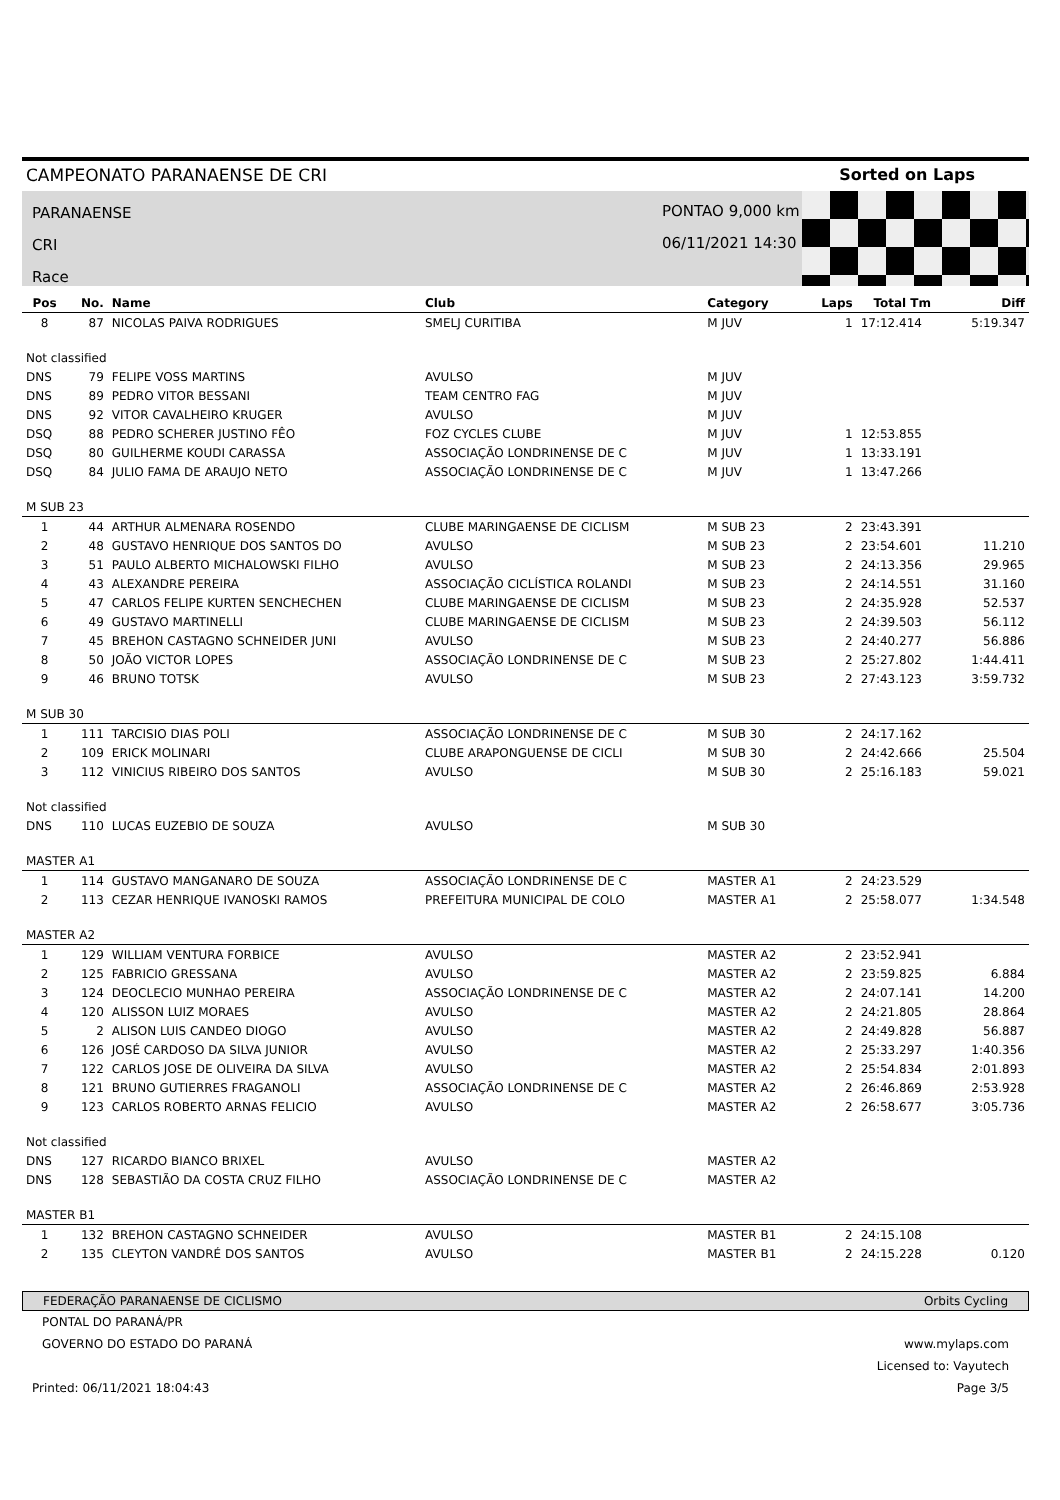CAMPEONATO PARANAENSE DE CRI Sorted on Laps
PARANAENSE
CRI
Race
PONTAO 9,000 km
06/11/2021 14:30
| Pos | No. | Name | Club | Category | Laps | Total Tm | Diff |
| --- | --- | --- | --- | --- | --- | --- | --- |
| 8 | 87 | NICOLAS PAIVA RODRIGUES | SMELJ CURITIBA | M JUV | 1 | 17:12.414 | 5:19.347 |
| Not classified | | | | | | | |
| DNS | 79 | FELIPE VOSS MARTINS | AVULSO | M JUV | | | |
| DNS | 89 | PEDRO VITOR BESSANI | TEAM CENTRO FAG | M JUV | | | |
| DNS | 92 | VITOR CAVALHEIRO KRUGER | AVULSO | M JUV | | | |
| DSQ | 88 | PEDRO SCHERER JUSTINO FÊO | FOZ CYCLES CLUBE | M JUV | 1 | 12:53.855 | |
| DSQ | 80 | GUILHERME KOUDI CARASSA | ASSOCIAÇÃO LONDRINENSE DE C | M JUV | 1 | 13:33.191 | |
| DSQ | 84 | JULIO FAMA DE ARAUJO NETO | ASSOCIAÇÃO LONDRINENSE DE C | M JUV | 1 | 13:47.266 | |
| M SUB 23 | | | | | | | |
| 1 | 44 | ARTHUR ALMENARA ROSENDO | CLUBE MARINGAENSE DE CICLISM | M SUB 23 | 2 | 23:43.391 | |
| 2 | 48 | GUSTAVO HENRIQUE DOS SANTOS DO | AVULSO | M SUB 23 | 2 | 23:54.601 | 11.210 |
| 3 | 51 | PAULO ALBERTO MICHALOWSKI FILHO | AVULSO | M SUB 23 | 2 | 24:13.356 | 29.965 |
| 4 | 43 | ALEXANDRE PEREIRA | ASSOCIAÇÃO CICLÍSTICA ROLANDI | M SUB 23 | 2 | 24:14.551 | 31.160 |
| 5 | 47 | CARLOS FELIPE KURTEN SENCHECHEN | CLUBE MARINGAENSE DE CICLISM | M SUB 23 | 2 | 24:35.928 | 52.537 |
| 6 | 49 | GUSTAVO MARTINELLI | CLUBE MARINGAENSE DE CICLISM | M SUB 23 | 2 | 24:39.503 | 56.112 |
| 7 | 45 | BREHON CASTAGNO SCHNEIDER JUNI | AVULSO | M SUB 23 | 2 | 24:40.277 | 56.886 |
| 8 | 50 | JOÃO VICTOR LOPES | ASSOCIAÇÃO LONDRINENSE DE C | M SUB 23 | 2 | 25:27.802 | 1:44.411 |
| 9 | 46 | BRUNO TOTSK | AVULSO | M SUB 23 | 2 | 27:43.123 | 3:59.732 |
| M SUB 30 | | | | | | | |
| 1 | 111 | TARCISIO DIAS POLI | ASSOCIAÇÃO LONDRINENSE DE C | M SUB 30 | 2 | 24:17.162 | |
| 2 | 109 | ERICK MOLINARI | CLUBE ARAPONGUENSE DE CICLI | M SUB 30 | 2 | 24:42.666 | 25.504 |
| 3 | 112 | VINICIUS RIBEIRO DOS SANTOS | AVULSO | M SUB 30 | 2 | 25:16.183 | 59.021 |
| Not classified | | | | | | | |
| DNS | 110 | LUCAS EUZEBIO DE SOUZA | AVULSO | M SUB 30 | | | |
| MASTER A1 | | | | | | | |
| 1 | 114 | GUSTAVO MANGANARO DE SOUZA | ASSOCIAÇÃO LONDRINENSE DE C | MASTER A1 | 2 | 24:23.529 | |
| 2 | 113 | CEZAR HENRIQUE IVANOSKI RAMOS | PREFEITURA MUNICIPAL DE COLO | MASTER A1 | 2 | 25:58.077 | 1:34.548 |
| MASTER A2 | | | | | | | |
| 1 | 129 | WILLIAM VENTURA FORBICE | AVULSO | MASTER A2 | 2 | 23:52.941 | |
| 2 | 125 | FABRICIO GRESSANA | AVULSO | MASTER A2 | 2 | 23:59.825 | 6.884 |
| 3 | 124 | DEOCLECIO MUNHAO PEREIRA | ASSOCIAÇÃO LONDRINENSE DE C | MASTER A2 | 2 | 24:07.141 | 14.200 |
| 4 | 120 | ALISSON LUIZ MORAES | AVULSO | MASTER A2 | 2 | 24:21.805 | 28.864 |
| 5 | 2 | ALISON LUIS CANDEO DIOGO | AVULSO | MASTER A2 | 2 | 24:49.828 | 56.887 |
| 6 | 126 | JOSÉ CARDOSO DA SILVA JUNIOR | AVULSO | MASTER A2 | 2 | 25:33.297 | 1:40.356 |
| 7 | 122 | CARLOS JOSE DE OLIVEIRA DA SILVA | AVULSO | MASTER A2 | 2 | 25:54.834 | 2:01.893 |
| 8 | 121 | BRUNO GUTIERRES FRAGANOLI | ASSOCIAÇÃO LONDRINENSE DE C | MASTER A2 | 2 | 26:46.869 | 2:53.928 |
| 9 | 123 | CARLOS ROBERTO ARNAS FELICIO | AVULSO | MASTER A2 | 2 | 26:58.677 | 3:05.736 |
| Not classified | | | | | | | |
| DNS | 127 | RICARDO BIANCO BRIXEL | AVULSO | MASTER A2 | | | |
| DNS | 128 | SEBASTIÃO DA COSTA CRUZ FILHO | ASSOCIAÇÃO LONDRINENSE DE C | MASTER A2 | | | |
| MASTER B1 | | | | | | | |
| 1 | 132 | BREHON CASTAGNO SCHNEIDER | AVULSO | MASTER B1 | 2 | 24:15.108 | |
| 2 | 135 | CLEYTON VANDRÉ DOS SANTOS | AVULSO | MASTER B1 | 2 | 24:15.228 | 0.120 |
FEDERAÇÃO PARANAENSE DE CICLISMO Orbits Cycling
PONTAL DO PARANÁ/PR
GOVERNO DO ESTADO DO PARANÁ www.mylaps.com
Licensed to: Vayutech
Printed: 06/11/2021 18:04:43 Page 3/5